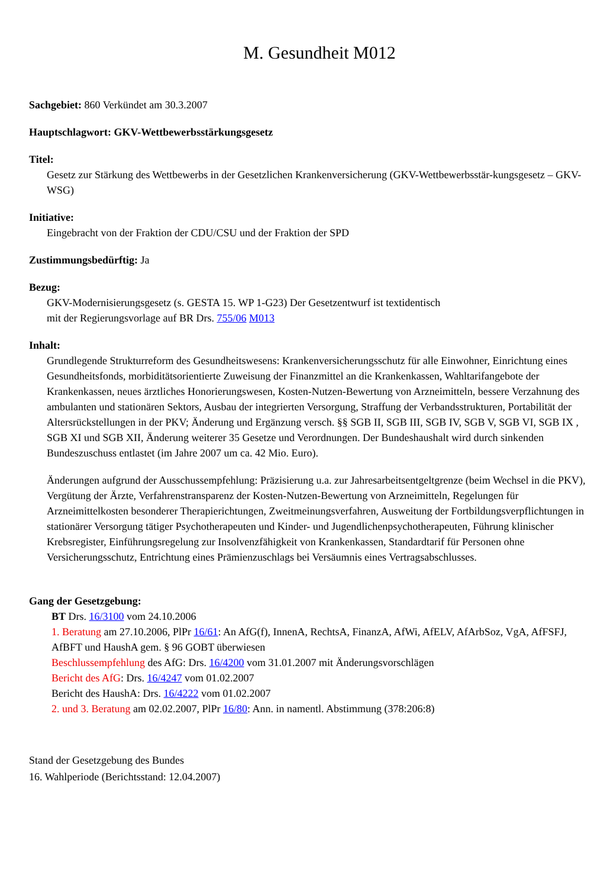M. Gesundheit M012
Sachgebiet: 860 Verkündet am 30.3.2007
Hauptschlagwort: GKV-Wettbewerbsstärkungsgesetz
Titel:
Gesetz zur Stärkung des Wettbewerbs in der Gesetzlichen Krankenversicherung (GKV-Wettbewerbsstär-kungsgesetz – GKV-WSG)
Initiative:
Eingebracht von der Fraktion der CDU/CSU und der Fraktion der SPD
Zustimmungsbedürftig: Ja
Bezug:
GKV-Modernisierungsgesetz (s. GESTA 15. WP 1-G23) Der Gesetzentwurf ist textidentisch
mit der Regierungsvorlage auf BR Drs. 755/06 M013
Inhalt:
Grundlegende Strukturreform des Gesundheitswesens: Krankenversicherungsschutz für alle Einwohner, Einrichtung eines Gesundheitsfonds, morbiditätsorientierte Zuweisung der Finanzmittel an die Krankenkassen, Wahltarifangebote der Krankenkassen, neues ärztliches Honorierungswesen, Kosten-Nutzen-Bewertung von Arzneimitteln, bessere Verzahnung des ambulanten und stationären Sektors, Ausbau der integrierten Versorgung, Straffung der Verbandsstrukturen, Portabilität der Altersrückstellungen in der PKV; Änderung und Ergänzung versch. §§ SGB II, SGB III, SGB IV, SGB V, SGB VI, SGB IX , SGB XI und SGB XII, Änderung weiterer 35 Gesetze und Verordnungen. Der Bundeshaushalt wird durch sinkenden Bundeszuschuss entlastet (im Jahre 2007 um ca. 42 Mio. Euro).
Änderungen aufgrund der Ausschussempfehlung: Präzisierung u.a. zur Jahresarbeitsentgeltgrenze (beim Wechsel in die PKV), Vergütung der Ärzte, Verfahrenstransparenz der Kosten-Nutzen-Bewertung von Arzneimitteln, Regelungen für Arzneimittelkosten besonderer Therapierichtungen, Zweitmeinungsverfahren, Ausweitung der Fortbildungsverpflichtungen in stationärer Versorgung tätiger Psychotherapeuten und Kinder- und Jugendlichenpsychotherapeuten, Führung klinischer Krebsregister, Einführungsregelung zur Insolvenzfähigkeit von Krankenkassen, Standardtarif für Personen ohne Versicherungsschutz, Entrichtung eines Prämienzuschlags bei Versäumnis eines Vertragsabschlusses.
Gang der Gesetzgebung:
BT Drs. 16/3100 vom 24.10.2006
1. Beratung am 27.10.2006, PlPr 16/61: An AfG(f), InnenA, RechtsA, FinanzA, AfWi, AfELV, AfArbSoz, VgA, AfFSFJ, AfBFT und HaushA gem. § 96 GOBT überwiesen
Beschlussempfehlung des AfG: Drs. 16/4200 vom 31.01.2007 mit Änderungsvorschlägen
Bericht des AfG: Drs. 16/4247 vom 01.02.2007
Bericht des HaushA: Drs. 16/4222 vom 01.02.2007
2. und 3. Beratung am 02.02.2007, PlPr 16/80: Ann. in namentl. Abstimmung (378:206:8)
Stand der Gesetzgebung des Bundes
16. Wahlperiode (Berichtsstand: 12.04.2007)